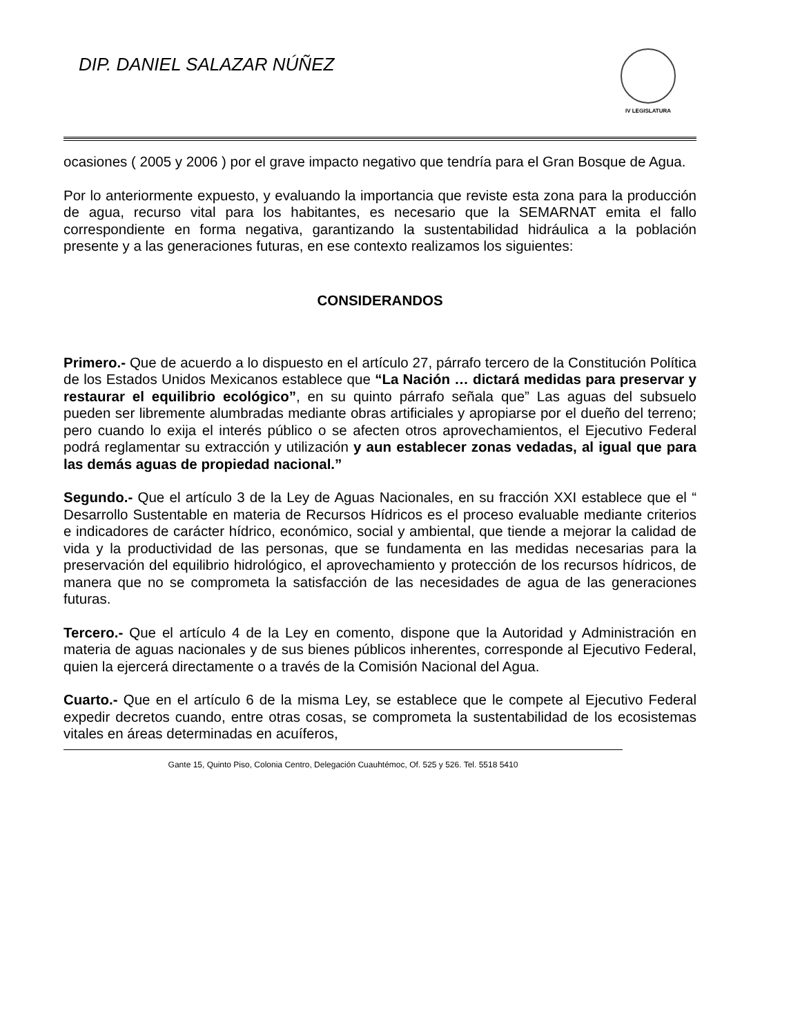DIP. DANIEL SALAZAR NÚÑEZ
IV LEGISLATURA
ocasiones ( 2005 y 2006 ) por el grave impacto negativo que tendría para el Gran Bosque de Agua.
Por lo anteriormente expuesto, y evaluando la importancia que reviste esta zona para la producción de agua, recurso vital para los habitantes, es necesario que la SEMARNAT emita el fallo correspondiente en forma negativa, garantizando la sustentabilidad hidráulica a la población presente y a las generaciones futuras, en ese contexto realizamos los siguientes:
CONSIDERANDOS
Primero.- Que de acuerdo a lo dispuesto en el artículo 27, párrafo tercero de la Constitución Política de los Estados Unidos Mexicanos establece que “La Nación … dictará medidas para preservar y restaurar el equilibrio ecológico”, en su quinto párrafo señala que” Las aguas del subsuelo pueden ser libremente alumbradas mediante obras artificiales y apropiarse por el dueño del terreno; pero cuando lo exija el interés público o se afecten otros aprovechamientos, el Ejecutivo Federal podrá reglamentar su extracción y utilización y aun establecer zonas vedadas, al igual que para las demás aguas de propiedad nacional.”
Segundo.- Que el artículo 3 de la Ley de Aguas Nacionales, en su fracción XXI establece que el “ Desarrollo Sustentable en materia de Recursos Hídricos es el proceso evaluable mediante criterios e indicadores de carácter hídrico, económico, social y ambiental, que tiende a mejorar la calidad de vida y la productividad de las personas, que se fundamenta en las medidas necesarias para la preservación del equilibrio hidrológico, el aprovechamiento y protección de los recursos hídricos, de manera que no se comprometa la satisfacción de las necesidades de agua de las generaciones futuras.
Tercero.- Que el artículo 4 de la Ley en comento, dispone que la Autoridad y Administración en materia de aguas nacionales y de sus bienes públicos inherentes, corresponde al Ejecutivo Federal, quien la ejercerá directamente o a través de la Comisión Nacional del Agua.
Cuarto.- Que en el artículo 6 de la misma Ley, se establece que le compete al Ejecutivo Federal expedir decretos cuando, entre otras cosas, se comprometa la sustentabilidad de los ecosistemas vitales en áreas determinadas en acuíferos,
Gante 15, Quinto Piso, Colonia Centro, Delegación Cuauhtémoc, Of. 525 y 526. Tel. 5518 5410